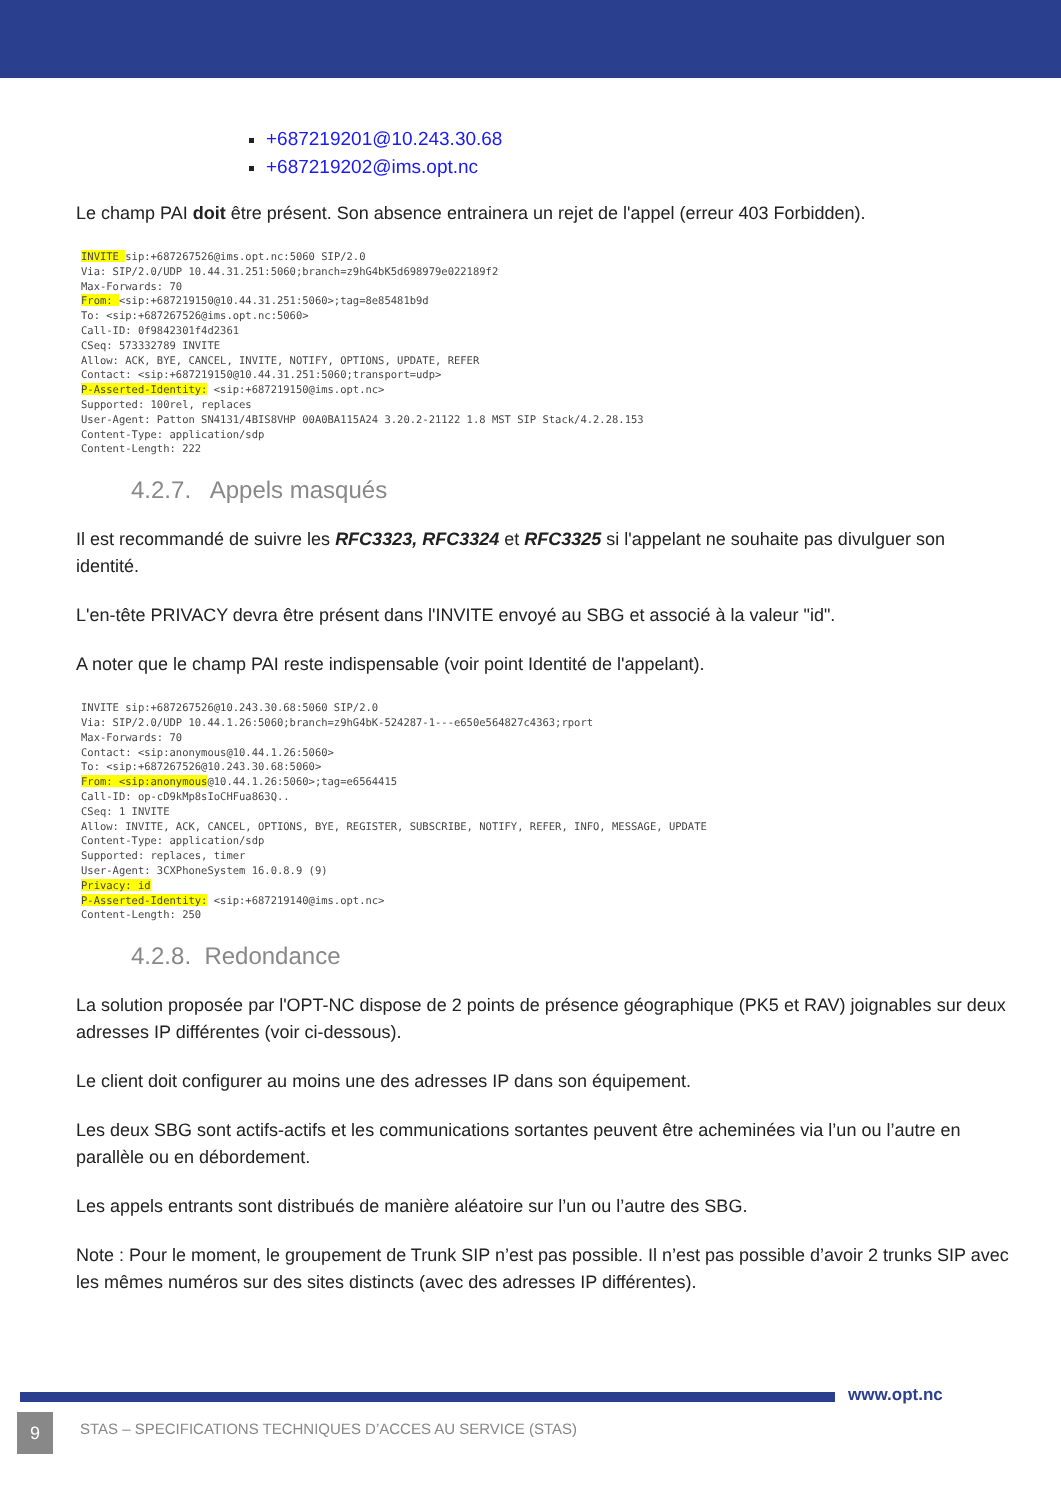+687219201@10.243.30.68
+687219202@ims.opt.nc
Le champ PAI doit être présent. Son absence entrainera un rejet de l'appel (erreur 403 Forbidden).
INVITE sip:+687267526@ims.opt.nc:5060 SIP/2.0
Via: SIP/2.0/UDP 10.44.31.251:5060;branch=z9hG4bK5d698979e022189f2
Max-Forwards: 70
From: <sip:+687219150@10.44.31.251:5060>;tag=8e85481b9d
To: <sip:+687267526@ims.opt.nc:5060>
Call-ID: 0f9842301f4d2361
CSeq: 573332789 INVITE
Allow: ACK, BYE, CANCEL, INVITE, NOTIFY, OPTIONS, UPDATE, REFER
Contact: <sip:+687219150@10.44.31.251:5060;transport=udp>
P-Asserted-Identity: <sip:+687219150@ims.opt.nc>
Supported: 100rel, replaces
User-Agent: Patton SN4131/4BIS8VHP 00A0BA115A24 3.20.2-21122 1.8 MST SIP Stack/4.2.28.153
Content-Type: application/sdp
Content-Length: 222
4.2.7. Appels masqués
Il est recommandé de suivre les RFC3323, RFC3324 et RFC3325 si l'appelant ne souhaite pas divulguer son identité.
L'en-tête PRIVACY devra être présent dans l'INVITE envoyé au SBG et associé à la valeur "id".
A noter que le champ PAI reste indispensable (voir point Identité de l'appelant).
INVITE sip:+687267526@10.243.30.68:5060 SIP/2.0
Via: SIP/2.0/UDP 10.44.1.26:5060;branch=z9hG4bK-524287-1---e650e564827c4363;rport
Max-Forwards: 70
Contact: <sip:anonymous@10.44.1.26:5060>
To: <sip:+687267526@10.243.30.68:5060>
From: <sip:anonymous@10.44.1.26:5060>;tag=e6564415
Call-ID: op-cD9kMp8sIoCHFua863Q..
CSeq: 1 INVITE
Allow: INVITE, ACK, CANCEL, OPTIONS, BYE, REGISTER, SUBSCRIBE, NOTIFY, REFER, INFO, MESSAGE, UPDATE
Content-Type: application/sdp
Supported: replaces, timer
User-Agent: 3CXPhoneSystem 16.0.8.9 (9)
Privacy: id
P-Asserted-Identity: <sip:+687219140@ims.opt.nc>
Content-Length: 250
4.2.8. Redondance
La solution proposée par l'OPT-NC dispose de 2 points de présence géographique (PK5 et RAV) joignables sur deux adresses IP différentes (voir ci-dessous).
Le client doit configurer au moins une des adresses IP dans son équipement.
Les deux SBG sont actifs-actifs et les communications sortantes peuvent être acheminées via l’un ou l’autre en parallèle ou en débordement.
Les appels entrants sont distribués de manière aléatoire sur l’un ou l’autre des SBG.
Note : Pour le moment, le groupement de Trunk SIP n’est pas possible. Il n’est pas possible d’avoir 2 trunks SIP avec les mêmes numéros sur des sites distincts (avec des adresses IP différentes).
www.opt.nc
9
STAS – SPECIFICATIONS TECHNIQUES D’ACCES AU SERVICE (STAS)